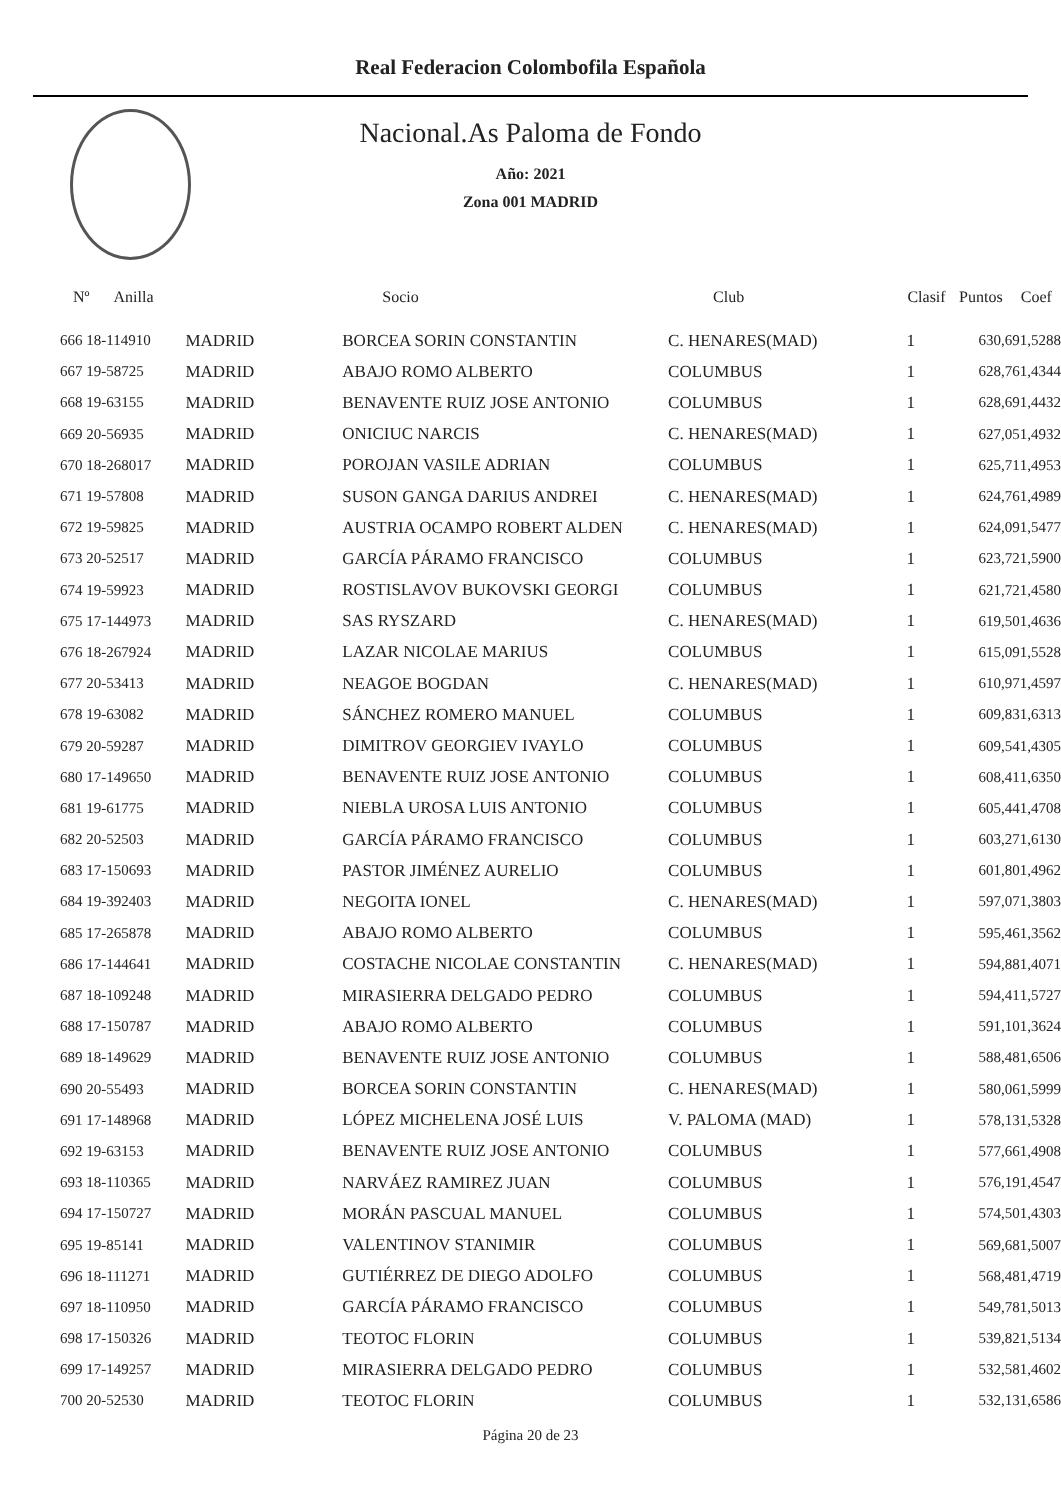Real Federacion Colombofila Española
Nacional.As Paloma de Fondo
Año: 2021
Zona 001 MADRID
| Nº Anilla | | Socio | Club | Clasif | Puntos | Coef |
| --- | --- | --- | --- | --- | --- | --- |
| 666 18-114910 | MADRID | BORCEA SORIN CONSTANTIN | C. HENARES(MAD) | 1 | 630,69 | 1,5288 |
| 667 19-58725 | MADRID | ABAJO ROMO ALBERTO | COLUMBUS | 1 | 628,76 | 1,4344 |
| 668 19-63155 | MADRID | BENAVENTE RUIZ JOSE ANTONIO | COLUMBUS | 1 | 628,69 | 1,4432 |
| 669 20-56935 | MADRID | ONICIUC NARCIS | C. HENARES(MAD) | 1 | 627,05 | 1,4932 |
| 670 18-268017 | MADRID | POROJAN VASILE ADRIAN | COLUMBUS | 1 | 625,71 | 1,4953 |
| 671 19-57808 | MADRID | SUSON GANGA DARIUS ANDREI | C. HENARES(MAD) | 1 | 624,76 | 1,4989 |
| 672 19-59825 | MADRID | AUSTRIA OCAMPO ROBERT ALDEN | C. HENARES(MAD) | 1 | 624,09 | 1,5477 |
| 673 20-52517 | MADRID | GARCÍA PÁRAMO FRANCISCO | COLUMBUS | 1 | 623,72 | 1,5900 |
| 674 19-59923 | MADRID | ROSTISLAVOV BUKOVSKI GEORGI | COLUMBUS | 1 | 621,72 | 1,4580 |
| 675 17-144973 | MADRID | SAS RYSZARD | C. HENARES(MAD) | 1 | 619,50 | 1,4636 |
| 676 18-267924 | MADRID | LAZAR NICOLAE MARIUS | COLUMBUS | 1 | 615,09 | 1,5528 |
| 677 20-53413 | MADRID | NEAGOE BOGDAN | C. HENARES(MAD) | 1 | 610,97 | 1,4597 |
| 678 19-63082 | MADRID | SÁNCHEZ ROMERO MANUEL | COLUMBUS | 1 | 609,83 | 1,6313 |
| 679 20-59287 | MADRID | DIMITROV GEORGIEV IVAYLO | COLUMBUS | 1 | 609,54 | 1,4305 |
| 680 17-149650 | MADRID | BENAVENTE RUIZ JOSE ANTONIO | COLUMBUS | 1 | 608,41 | 1,6350 |
| 681 19-61775 | MADRID | NIEBLA UROSA LUIS ANTONIO | COLUMBUS | 1 | 605,44 | 1,4708 |
| 682 20-52503 | MADRID | GARCÍA PÁRAMO FRANCISCO | COLUMBUS | 1 | 603,27 | 1,6130 |
| 683 17-150693 | MADRID | PASTOR JIMÉNEZ AURELIO | COLUMBUS | 1 | 601,80 | 1,4962 |
| 684 19-392403 | MADRID | NEGOITA IONEL | C. HENARES(MAD) | 1 | 597,07 | 1,3803 |
| 685 17-265878 | MADRID | ABAJO ROMO ALBERTO | COLUMBUS | 1 | 595,46 | 1,3562 |
| 686 17-144641 | MADRID | COSTACHE NICOLAE CONSTANTIN | C. HENARES(MAD) | 1 | 594,88 | 1,4071 |
| 687 18-109248 | MADRID | MIRASIERRA DELGADO PEDRO | COLUMBUS | 1 | 594,41 | 1,5727 |
| 688 17-150787 | MADRID | ABAJO ROMO ALBERTO | COLUMBUS | 1 | 591,10 | 1,3624 |
| 689 18-149629 | MADRID | BENAVENTE RUIZ JOSE ANTONIO | COLUMBUS | 1 | 588,48 | 1,6506 |
| 690 20-55493 | MADRID | BORCEA SORIN CONSTANTIN | C. HENARES(MAD) | 1 | 580,06 | 1,5999 |
| 691 17-148968 | MADRID | LÓPEZ MICHELENA JOSÉ LUIS | V. PALOMA (MAD) | 1 | 578,13 | 1,5328 |
| 692 19-63153 | MADRID | BENAVENTE RUIZ JOSE ANTONIO | COLUMBUS | 1 | 577,66 | 1,4908 |
| 693 18-110365 | MADRID | NARVÁEZ RAMIREZ JUAN | COLUMBUS | 1 | 576,19 | 1,4547 |
| 694 17-150727 | MADRID | MORÁN PASCUAL MANUEL | COLUMBUS | 1 | 574,50 | 1,4303 |
| 695 19-85141 | MADRID | VALENTINOV STANIMIR | COLUMBUS | 1 | 569,68 | 1,5007 |
| 696 18-111271 | MADRID | GUTIÉRREZ DE DIEGO ADOLFO | COLUMBUS | 1 | 568,48 | 1,4719 |
| 697 18-110950 | MADRID | GARCÍA PÁRAMO FRANCISCO | COLUMBUS | 1 | 549,78 | 1,5013 |
| 698 17-150326 | MADRID | TEOTOC FLORIN | COLUMBUS | 1 | 539,82 | 1,5134 |
| 699 17-149257 | MADRID | MIRASIERRA DELGADO PEDRO | COLUMBUS | 1 | 532,58 | 1,4602 |
| 700 20-52530 | MADRID | TEOTOC FLORIN | COLUMBUS | 1 | 532,13 | 1,6586 |
Página 20 de 23